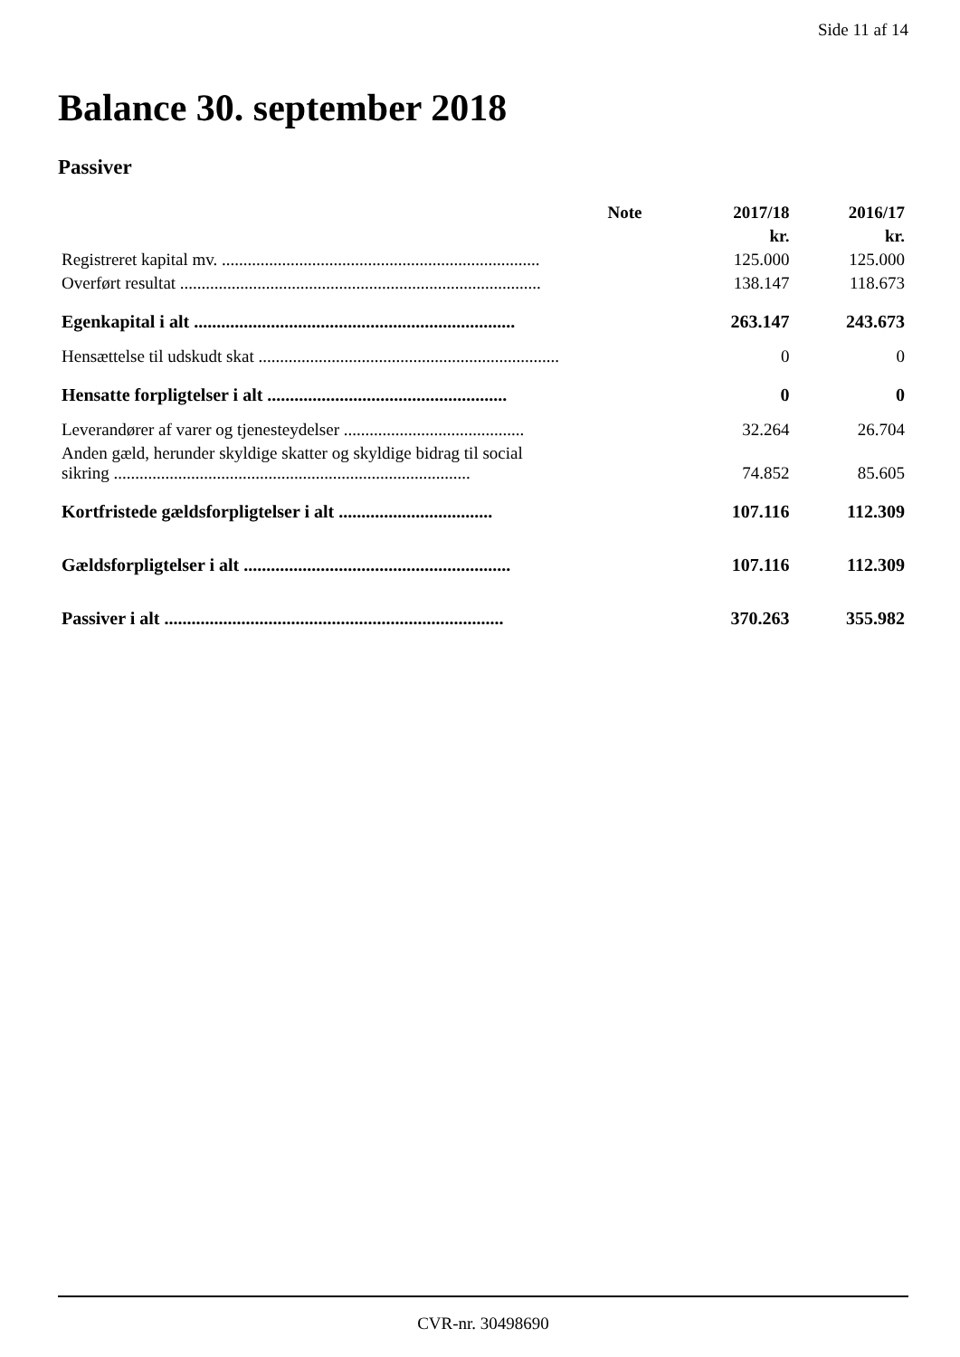Side 11 af 14
Balance 30. september 2018
Passiver
| | Note | 2017/18 | 2016/17 |
| --- | --- | --- | --- |
| | | kr. | kr. |
| Registreret kapital mv. .......................................................................... | | 125.000 | 125.000 |
| Overført resultat .................................................................................... | | 138.147 | 118.673 |
| Egenkapital i alt ....................................................................... | | 263.147 | 243.673 |
| Hensættelse til udskudt skat ...................................................................... | | 0 | 0 |
| Hensatte forpligtelser i alt ..................................................... | | 0 | 0 |
| Leverandører af varer og tjenesteydelser .......................................... | | 32.264 | 26.704 |
| Anden gæld, herunder skyldige skatter og skyldige bidrag til social sikring ................................................................................... | | 74.852 | 85.605 |
| Kortfristede gældsforpligtelser i alt .................................. | | 107.116 | 112.309 |
| Gældsforpligtelser i alt ........................................................... | | 107.116 | 112.309 |
| Passiver i alt ........................................................................... | | 370.263 | 355.982 |
CVR-nr. 30498690